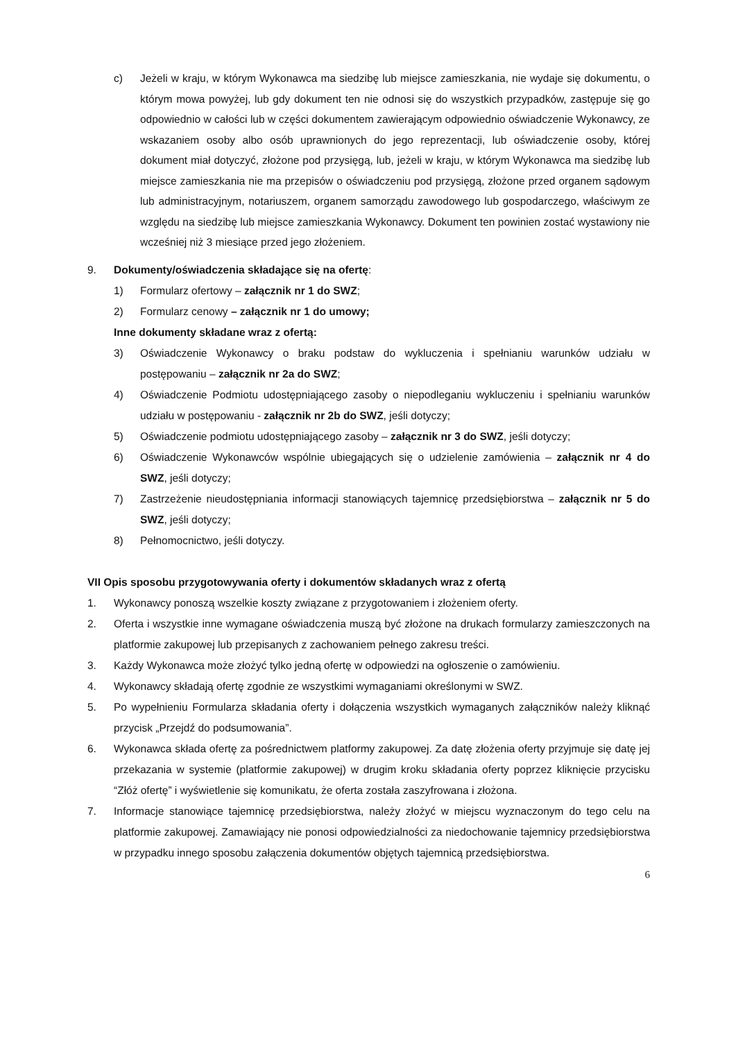c) Jeżeli w kraju, w którym Wykonawca ma siedzibę lub miejsce zamieszkania, nie wydaje się dokumentu, o którym mowa powyżej, lub gdy dokument ten nie odnosi się do wszystkich przypadków, zastępuje się go odpowiednio w całości lub w części dokumentem zawierającym odpowiednio oświadczenie Wykonawcy, ze wskazaniem osoby albo osób uprawnionych do jego reprezentacji, lub oświadczenie osoby, której dokument miał dotyczyć, złożone pod przysięgą, lub, jeżeli w kraju, w którym Wykonawca ma siedzibę lub miejsce zamieszkania nie ma przepisów o oświadczeniu pod przysięgą, złożone przed organem sądowym lub administracyjnym, notariuszem, organem samorządu zawodowego lub gospodarczego, właściwym ze względu na siedzibę lub miejsce zamieszkania Wykonawcy. Dokument ten powinien zostać wystawiony nie wcześniej niż 3 miesiące przed jego złożeniem.
9. Dokumenty/oświadczenia składające się na ofertę:
1) Formularz ofertowy – załącznik nr 1 do SWZ;
2) Formularz cenowy – załącznik nr 1 do umowy;
Inne dokumenty składane wraz z ofertą:
3) Oświadczenie Wykonawcy o braku podstaw do wykluczenia i spełnianiu warunków udziału w postępowaniu – załącznik nr 2a do SWZ;
4) Oświadczenie Podmiotu udostępniającego zasoby o niepodleganiu wykluczeniu i spełnianiu warunków udziału w postępowaniu - załącznik nr 2b do SWZ, jeśli dotyczy;
5) Oświadczenie podmiotu udostępniającego zasoby – załącznik nr 3 do SWZ, jeśli dotyczy;
6) Oświadczenie Wykonawców wspólnie ubiegających się o udzielenie zamówienia – załącznik nr 4 do SWZ, jeśli dotyczy;
7) Zastrzeżenie nieudostępniania informacji stanowiących tajemnicę przedsiębiorstwa – załącznik nr 5 do SWZ, jeśli dotyczy;
8) Pełnomocnictwo, jeśli dotyczy.
VII Opis sposobu przygotowywania oferty i dokumentów składanych wraz z ofertą
1. Wykonawcy ponoszą wszelkie koszty związane z przygotowaniem i złożeniem oferty.
2. Oferta i wszystkie inne wymagane oświadczenia muszą być złożone na drukach formularzy zamieszczonych na platformie zakupowej lub przepisanych z zachowaniem pełnego zakresu treści.
3. Każdy Wykonawca może złożyć tylko jedną ofertę w odpowiedzi na ogłoszenie o zamówieniu.
4. Wykonawcy składają ofertę zgodnie ze wszystkimi wymaganiami określonymi w SWZ.
5. Po wypełnieniu Formularza składania oferty i dołączenia wszystkich wymaganych załączników należy kliknąć przycisk „Przejdź do podsumowania”.
6. Wykonawca składa ofertę za pośrednictwem platformy zakupowej. Za datę złożenia oferty przyjmuje się datę jej przekazania w systemie (platformie zakupowej) w drugim kroku składania oferty poprzez kliknięcie przycisku “Złóż ofertę” i wyświetlenie się komunikatu, że oferta została zaszyfrowana i złożona.
7. Informacje stanowiące tajemnicę przedsiębiorstwa, należy złożyć w miejscu wyznaczonym do tego celu na platformie zakupowej. Zamawiający nie ponosi odpowiedzialności za niedochowanie tajemnicy przedsiębiorstwa w przypadku innego sposobu załączenia dokumentów objętych tajemnicą przedsiębiorstwa.
6